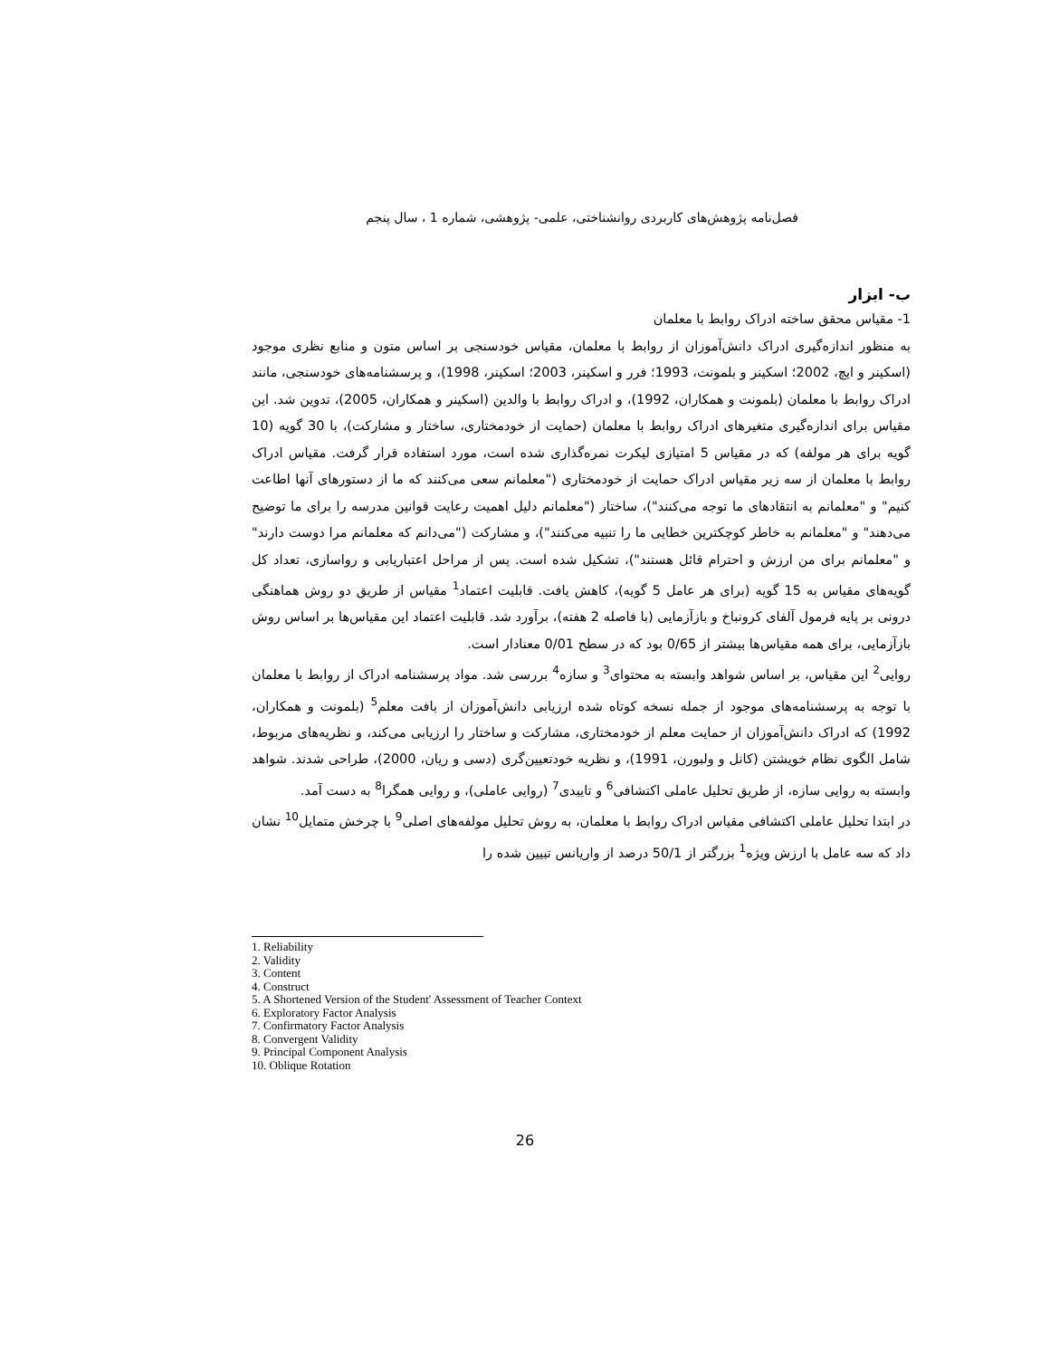فصل‌نامه پژوهش‌های کاربردی روانشناختی، علمی- پژوهشی، شماره 1 ، سال پنجم
ب- ابزار
1- مقیاس محقق ساخته ادراک روابط با معلمان
به منظور اندازه‌گیری ادراک دانش‌آموزان از روابط با معلمان، مقیاس خودسنجی بر اساس متون و منابع نظری موجود (اسکینر و ایچ، 2002؛ اسکینر و بلمونت، 1993؛ فرر و اسکینر، 2003؛ اسکینر، 1998)، و پرسشنامه‌های خودسنجی، مانند ادراک روابط با معلمان (بلمونت و همکاران، 1992)، و ادراک روابط با والدین (اسکینر و همکاران، 2005)، تدوین شد. این مقیاس برای اندازه‌گیری متغیرهای ادراک روابط با معلمان (حمایت از خودمختاری، ساختار و مشارکت)، با 30 گویه (10 گویه برای هر مولفه) که در مقیاس 5 امتیازی لیکرت نمره‌گذاری شده است، مورد استفاده قرار گرفت. مقیاس ادراک روابط با معلمان از سه زیر مقیاس ادراک حمایت از خودمختاری ("معلمانم سعی می‌کنند که ما از دستورهای آنها اطاعت کنیم" و "معلمانم به انتقادهای ما توجه می‌کنند")، ساختار ("معلمانم دلیل اهمیت رعایت قوانین مدرسه را برای ما توضیح می‌دهند" و "معلمانم به خاطر کوچکترین خطایی ما را تنبیه می‌کنند")، و مشارکت ("می‌دانم که معلمانم مرا دوست دارند" و "معلمانم برای من ارزش و احترام قائل هستند")، تشکیل شده است. پس از مراحل اعتباریابی و رواسازی، تعداد کل گویه‌های مقیاس به 15 گویه (برای هر عامل 5 گویه)، کاهش یافت. قابلیت اعتماد<sup>1</sup> مقیاس از طریق دو روش هماهنگی درونی بر پایه فرمول آلفای کرونباخ و بازآزمایی (با فاصله 2 هفته)، برآورد شد. قابلیت اعتماد این مقیاس‌ها بر اساس روش بازآزمایی، برای همه مقیاس‌ها بیشتر از 0/65 بود که در سطح 0/01 معنادار است.
روایی<sup>2</sup> این مقیاس، بر اساس شواهد وابسته به محتوای<sup>3</sup> و سازه<sup>4</sup> بررسی شد. مواد پرسشنامه ادراک از روابط با معلمان با توجه به پرسشنامه‌های موجود از جمله نسخه کوتاه شده ارزیابی دانش‌آموزان از بافت معلم<sup>5</sup> (بلمونت و همکاران، 1992) که ادراک دانش‌آموزان از حمایت معلم از خودمختاری، مشارکت و ساختار را ارزیابی می‌کند، و نظریه‌های مربوط، شامل الگوی نظام خویشتن (کانل و ولبورن، 1991)، و نظریه خودتعیین‌گری (دسی و ریان، 2000)، طراحی شدند. شواهد وابسته به روایی سازه، از طریق تحلیل عاملی اکتشافی<sup>6</sup> و تاییدی<sup>7</sup> (روایی عاملی)، و روایی همگرا<sup>8</sup> به دست آمد.
در ابتدا تحلیل عاملی اکتشافی مقیاس ادراک روابط با معلمان، به روش تحلیل مولفه‌های اصلی<sup>9</sup> با چرخش متمایل<sup>10</sup> نشان داد که سه عامل با ارزش ویژه<sup>1</sup> بزرگتر از 50/1 درصد از واریانس تبیین شده را
1. Reliability
2. Validity
3. Content
4. Construct
5. A Shortened Version of the Student' Assessment of Teacher Context
6. Exploratory Factor Analysis
7. Confirmatory Factor Analysis
8. Convergent Validity
9. Principal Component Analysis
10. Oblique Rotation
26